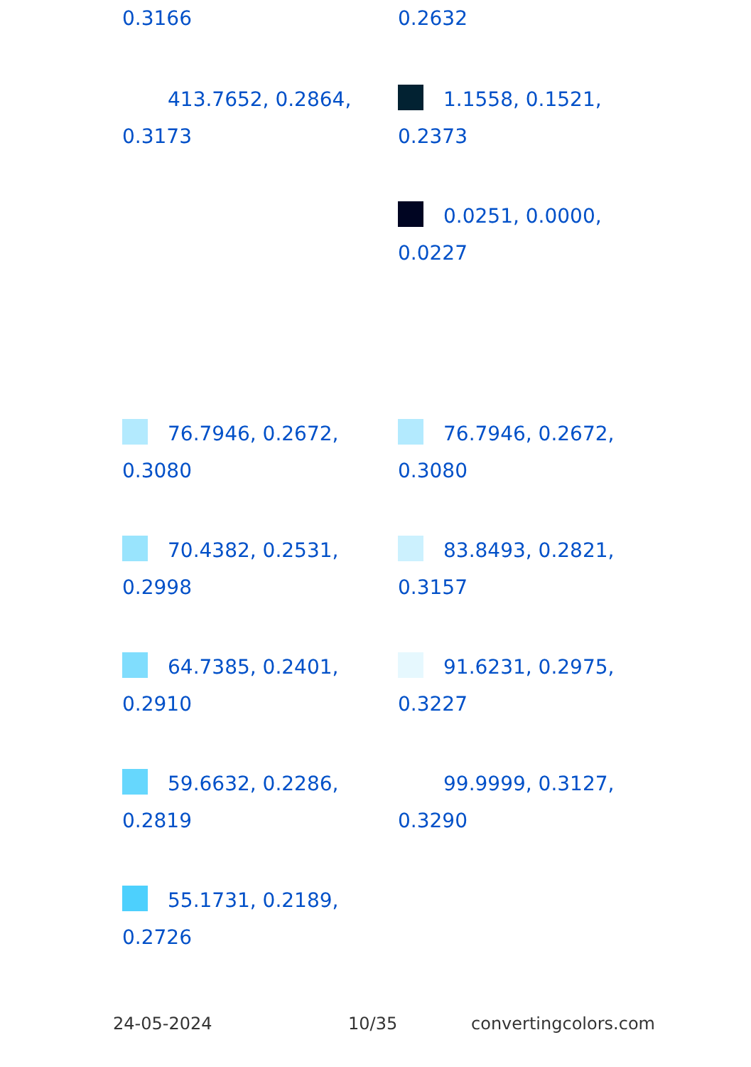0.3166 0.2632
413.7652, 0.2864, 0.3173
1.1558, 0.1521, 0.2373
0.0251, 0.0000, 0.0227
76.7946, 0.2672, 0.3080
76.7946, 0.2672, 0.3080
70.4382, 0.2531, 0.2998
83.8493, 0.2821, 0.3157
64.7385, 0.2401, 0.2910
91.6231, 0.2975, 0.3227
59.6632, 0.2286, 0.2819
99.9999, 0.3127, 0.3290
55.1731, 0.2189, 0.2726
24-05-2024 10/35 convertingcolors.com